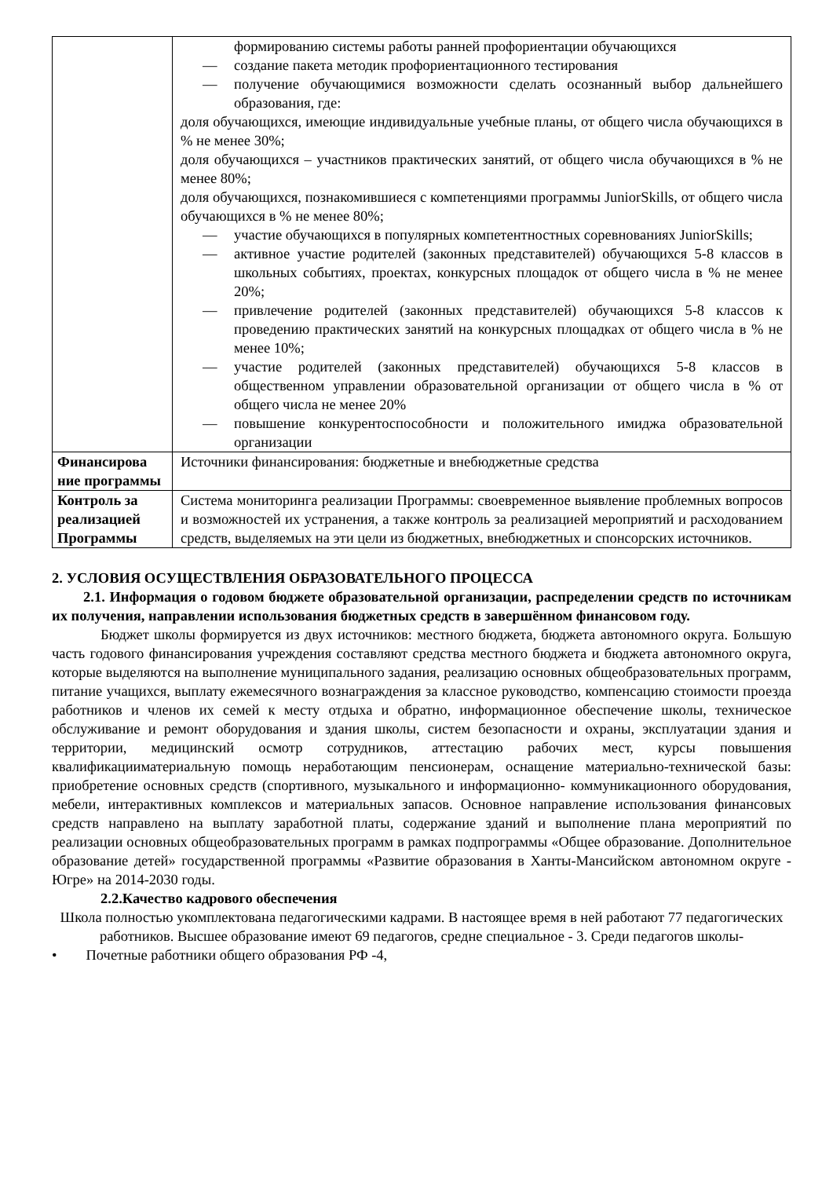| | формированию системы работы ранней профориентации обучающихся — создание пакета методик профориентационного тестирования — получение обучающимися возможности сделать осознанный выбор дальнейшего образования, где: доля обучающихся, имеющие индивидуальные учебные планы, от общего числа обучающихся в % не менее 30%; доля обучающихся – участников практических занятий, от общего числа обучающихся в % не менее 80%; доля обучающихся, познакомившиеся с компетенциями программы JuniorSkills, от общего числа обучающихся в % не менее 80%; — участие обучающихся в популярных компетентностных соревнованиях JuniorSkills; — активное участие родителей (законных представителей) обучающихся 5-8 классов в школьных событиях, проектах, конкурсных площадок от общего числа в % не менее 20%; — привлечение родителей (законных представителей) обучающихся 5-8 классов к проведению практических занятий на конкурсных площадках от общего числа в % не менее 10%; — участие родителей (законных представителей) обучающихся 5-8 классов в общественном управлении образовательной организации от общего числа в % от общего числа не менее 20% — повышение конкурентоспособности и положительного имиджа образовательной организации |
| Финансирова ние программы | Источники финансирования: бюджетные и внебюджетные средства |
| Контроль за реализацией Программы | Система мониторинга реализации Программы: своевременное выявление проблемных вопросов и возможностей их устранения, а также контроль за реализацией мероприятий и расходованием средств, выделяемых на эти цели из бюджетных, внебюджетных и спонсорских источников. |
2. УСЛОВИЯ ОСУЩЕСТВЛЕНИЯ ОБРАЗОВАТЕЛЬНОГО ПРОЦЕССА
2.1. Информация о годовом бюджете образовательной организации, распределении средств по источникам их получения, направлении использования бюджетных средств в завершённом финансовом году.
Бюджет школы формируется из двух источников: местного бюджета, бюджета автономного округа. Большую часть годового финансирования учреждения составляют средства местного бюджета и бюджета автономного округа, которые выделяются на выполнение муниципального задания, реализацию основных общеобразовательных программ, питание учащихся, выплату ежемесячного вознаграждения за классное руководство, компенсацию стоимости проезда работников и членов их семей к месту отдыха и обратно, информационное обеспечение школы, техническое обслуживание и ремонт оборудования и здания школы, систем безопасности и охраны, эксплуатации здания и территории, медицинский осмотр сотрудников, аттестацию рабочих мест, курсы повышения квалификацииматериальную помощь неработающим пенсионерам, оснащение материально-технической базы: приобретение основных средств (спортивного, музыкального и информационно- коммуникационного оборудования, мебели, интерактивных комплексов и материальных запасов. Основное направление использования финансовых средств направлено на выплату заработной платы, содержание зданий и выполнение плана мероприятий по реализации основных общеобразовательных программ в рамках подпрограммы «Общее образование. Дополнительное образование детей» государственной программы «Развитие образования в Ханты-Мансийском автономном округе - Югре» на 2014-2030 годы.
2.2.Качество кадрового обеспечения
Школа полностью укомплектована педагогическими кадрами. В настоящее время в ней работают 77 педагогических работников. Высшее образование имеют 69 педагогов, средне специальное - 3. Среди педагогов школы-
• Почетные работники общего образования РФ -4,